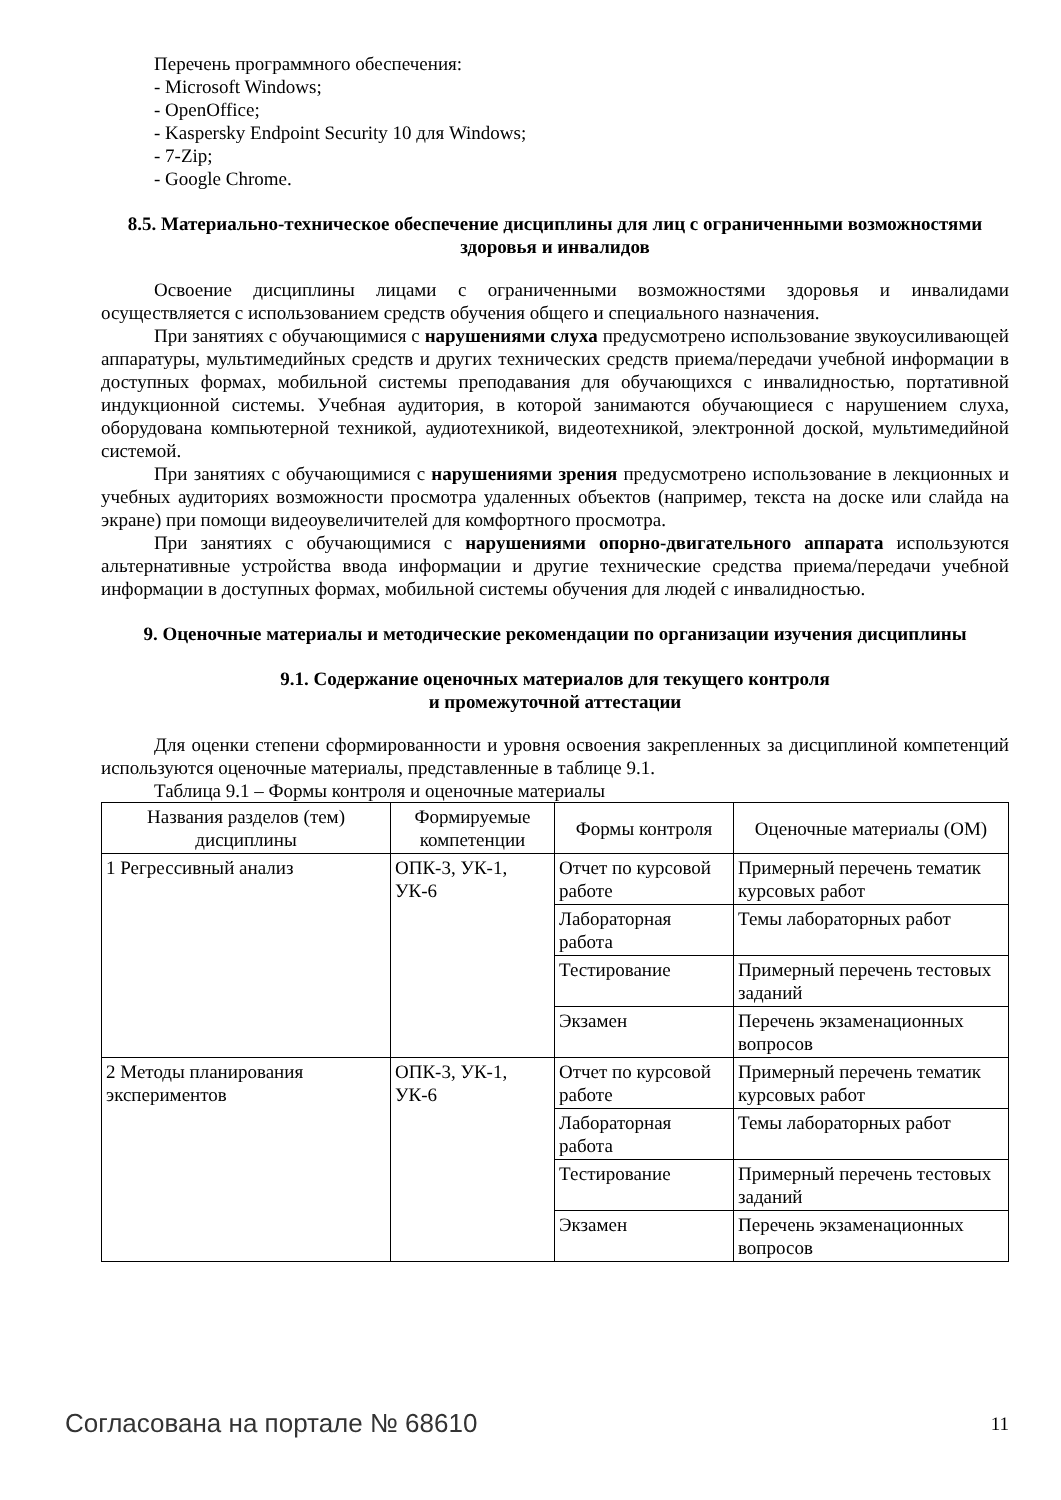Перечень программного обеспечения:
- Microsoft Windows;
- OpenOffice;
- Kaspersky Endpoint Security 10 для Windows;
- 7-Zip;
- Google Chrome.
8.5. Материально-техническое обеспечение дисциплины для лиц с ограниченными возможностями здоровья и инвалидов
Освоение дисциплины лицами с ограниченными возможностями здоровья и инвалидами осуществляется с использованием средств обучения общего и специального назначения.
При занятиях с обучающимися с нарушениями слуха предусмотрено использование звукоусиливающей аппаратуры, мультимедийных средств и других технических средств приема/передачи учебной информации в доступных формах, мобильной системы преподавания для обучающихся с инвалидностью, портативной индукционной системы. Учебная аудитория, в которой занимаются обучающиеся с нарушением слуха, оборудована компьютерной техникой, аудиотехникой, видеотехникой, электронной доской, мультимедийной системой.
При занятиях с обучающимися с нарушениями зрения предусмотрено использование в лекционных и учебных аудиториях возможности просмотра удаленных объектов (например, текста на доске или слайда на экране) при помощи видеоувеличителей для комфортного просмотра.
При занятиях с обучающимися с нарушениями опорно-двигательного аппарата используются альтернативные устройства ввода информации и другие технические средства приема/передачи учебной информации в доступных формах, мобильной системы обучения для людей с инвалидностью.
9. Оценочные материалы и методические рекомендации по организации изучения дисциплины
9.1. Содержание оценочных материалов для текущего контроля
и промежуточной аттестации
Для оценки степени сформированности и уровня освоения закрепленных за дисциплиной компетенций используются оценочные материалы, представленные в таблице 9.1.
Таблица 9.1 – Формы контроля и оценочные материалы
| Названия разделов (тем) дисциплины | Формируемые компетенции | Формы контроля | Оценочные материалы (ОМ) |
| --- | --- | --- | --- |
| 1 Регрессивный анализ | ОПК-3, УК-1, УК-6 | Отчет по курсовой работе | Примерный перечень тематик курсовых работ |
| | | Лабораторная работа | Темы лабораторных работ |
| | | Тестирование | Примерный перечень тестовых заданий |
| | | Экзамен | Перечень экзаменационных вопросов |
| 2 Методы планирования экспериментов | ОПК-3, УК-1, УК-6 | Отчет по курсовой работе | Примерный перечень тематик курсовых работ |
| | | Лабораторная работа | Темы лабораторных работ |
| | | Тестирование | Примерный перечень тестовых заданий |
| | | Экзамен | Перечень экзаменационных вопросов |
Согласована на портале № 68610 11